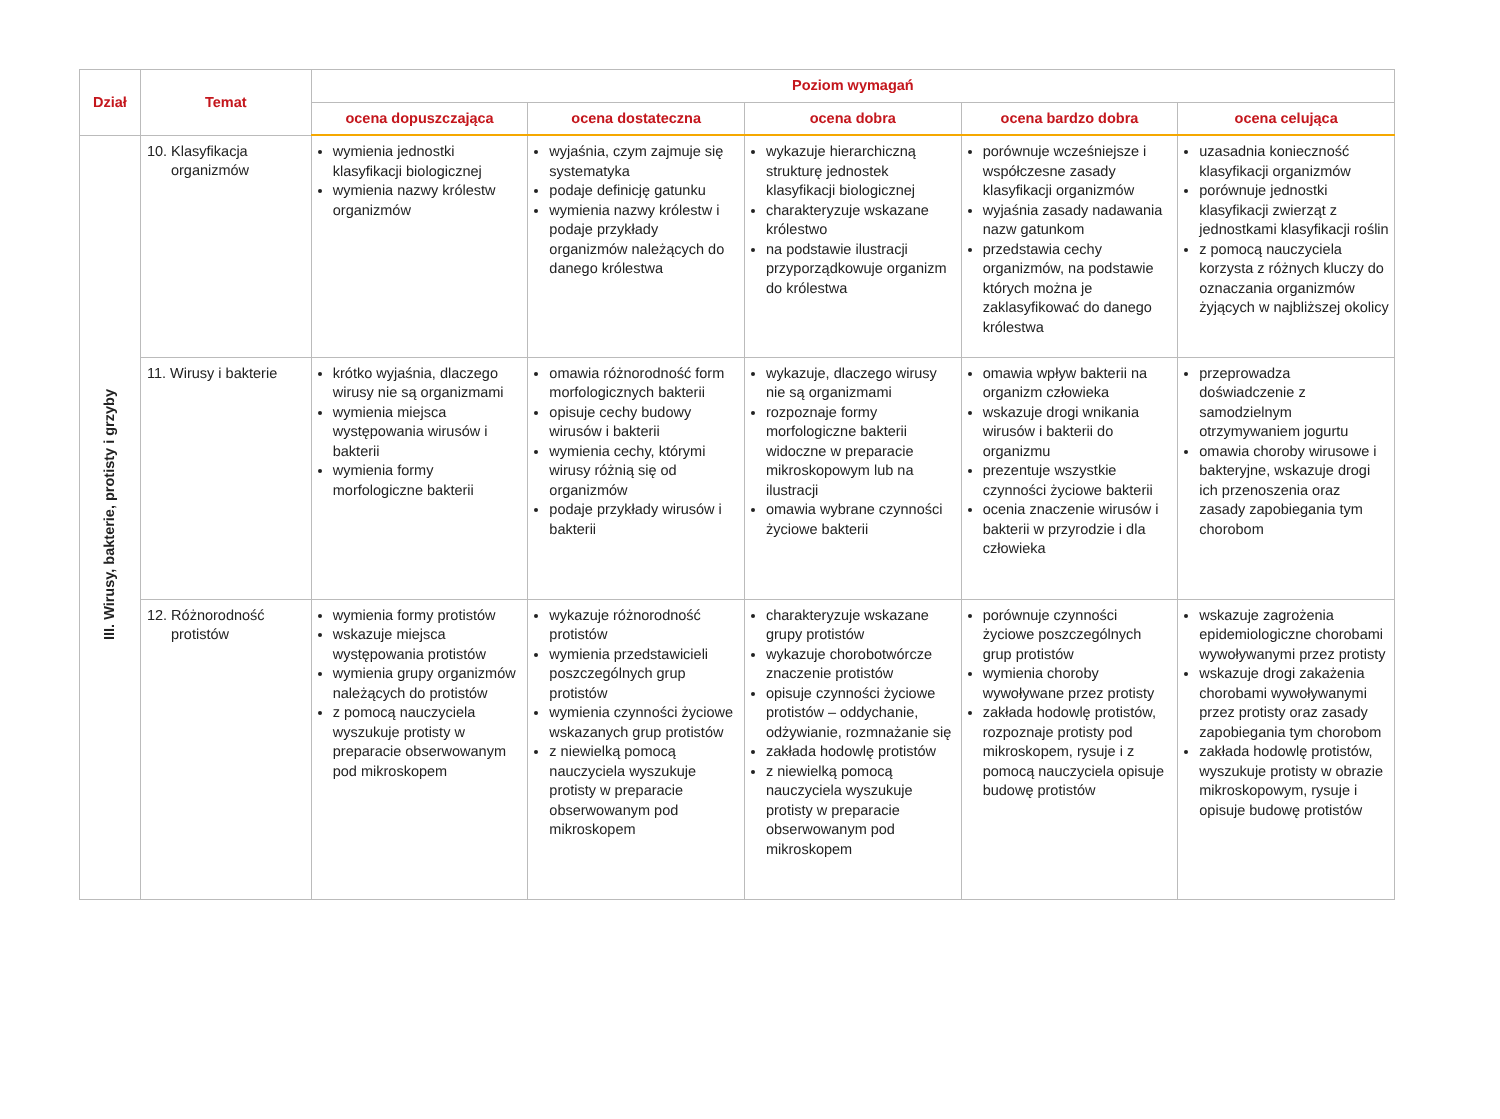| Dział | Temat | Poziom wymagań | | | | |
| --- | --- | --- | --- | --- | --- | --- |
| | | ocena dopuszczająca | ocena dostateczna | ocena dobra | ocena bardzo dobra | ocena celująca |
| III. Wirusy, bakterie, protisty i grzyby | 10. Klasyfikacja organizmów | wymienia jednostki klasyfikacji biologicznej wymienia nazwy królestw organizmów | wyjaśnia, czym zajmuje się systematyka podaje definicję gatunku wymienia nazwy królestw i podaje przykłady organizmów należących do danego królestwa | wykazuje hierarchiczną strukturę jednostek klasyfikacji biologicznej charakteryzuje wskazane królestwo na podstawie ilustracji przyporządkowuje organizm do królestwa | porównuje wcześniejsze i współczesne zasady klasyfikacji organizmów wyjaśnia zasady nadawania nazw gatunkom przedstawia cechy organizmów, na podstawie których można je zaklasyfikować do danego królestwa | uzasadnia konieczność klasyfikacji organizmów porównuje jednostki klasyfikacji zwierząt z jednostkami klasyfikacji roślin z pomocą nauczyciela korzysta z różnych kluczy do oznaczania organizmów żyjących w najbliższej okolicy |
| | 11. Wirusy i bakterie | krótko wyjaśnia, dlaczego wirusy nie są organizmami wymienia miejsca występowania wirusów i bakterii wymienia formy morfologiczne bakterii | omawia różnorodność form morfologicznych bakterii opisuje cechy budowy wirusów i bakterii wymienia cechy, którymi wirusy różnią się od organizmów podaje przykłady wirusów i bakterii | wykazuje, dlaczego wirusy nie są organizmami rozpoznaje formy morfologiczne bakterii widoczne w preparacie mikroskopowym lub na ilustracji omawia wybrane czynności życiowe bakterii | omawia wpływ bakterii na organizm człowieka wskazuje drogi wnikania wirusów i bakterii do organizmu prezentuje wszystkie czynności życiowe bakterii ocenia znaczenie wirusów i bakterii w przyrodzie i dla człowieka | przeprowadza doświadczenie z samodzielnym otrzymywaniem jogurtu omawia choroby wirusowe i bakteryjne, wskazuje drogi ich przenoszenia oraz zasady zapobiegania tym chorobom |
| | 12. Różnorodność protistów | wymienia formy protistów wskazuje miejsca występowania protistów wymienia grupy organizmów należących do protistów z pomocą nauczyciela wyszukuje protisty w preparacie obserwowanym pod mikroskopem | wykazuje różnorodność protistów wymienia przedstawicieli poszczególnych grup protistów wymienia czynności życiowe wskazanych grup protistów z niewielką pomocą nauczyciela wyszukuje protisty w preparacie obserwowanym pod mikroskopem | charakteryzuje wskazane grupy protistów wykazuje chorobotwórcze znaczenie protistów opisuje czynności życiowe protistów – oddychanie, odżywianie, rozmnażanie się zakłada hodowlę protistów z niewielką pomocą nauczyciela wyszukuje protisty w preparacie obserwowanym pod mikroskopem | porównuje czynności życiowe poszczególnych grup protistów wymienia choroby wywoływane przez protisty zakłada hodowlę protistów, rozpoznaje protisty pod mikroskopem, rysuje i z pomocą nauczyciela opisuje budowę protistów | wskazuje zagrożenia epidemiologiczne chorobami wywoływanymi przez protisty wskazuje drogi zakażenia chorobami wywoływanymi przez protisty oraz zasady zapobiegania tym chorobom zakłada hodowlę protistów, wyszukuje protisty w obrazie mikroskopowym, rysuje i opisuje budowę protistów |